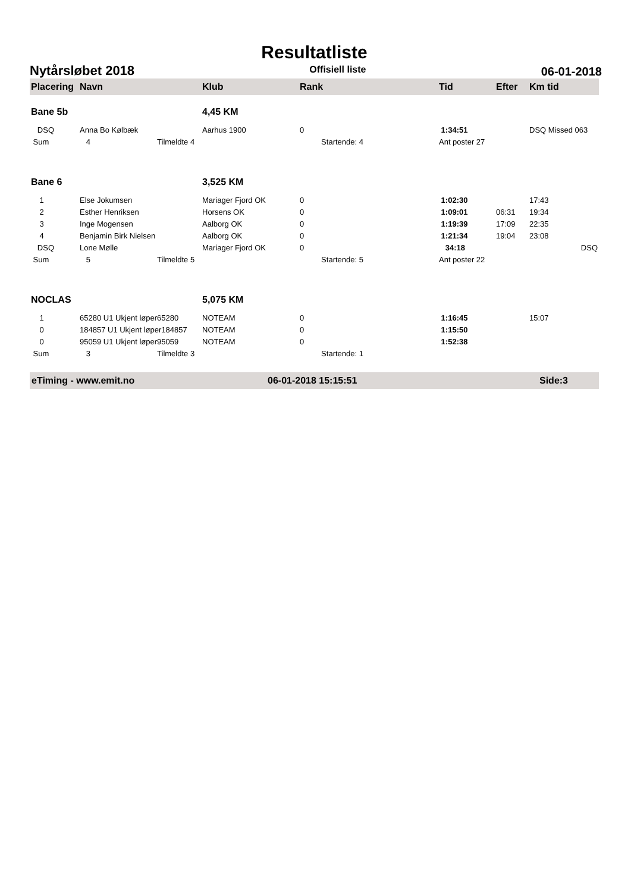Resultatliste
Nytårsløbet 2018 Offisiell liste 06-01-2018
| Placering | Navn | Klub | Rank | Tid | Efter | Km tid |
| --- | --- | --- | --- | --- | --- | --- |
| Bane 5b | | 4,45 KM | | | | |
| DSQ | Anna Bo Kølbæk | Aarhus 1900 | 0 | 1:34:51 | | DSQ Missed 063 |
| Sum | 4 Tilmeldte 4 | | Startende: 4 | Ant poster 27 | | |
| Bane 6 | | 3,525 KM | | | | |
| 1 | Else Jokumsen | Mariager Fjord OK | 0 | 1:02:30 | | 17:43 |
| 2 | Esther Henriksen | Horsens OK | 0 | 1:09:01 | 06:31 | 19:34 |
| 3 | Inge Mogensen | Aalborg OK | 0 | 1:19:39 | 17:09 | 22:35 |
| 4 | Benjamin Birk Nielsen | Aalborg OK | 0 | 1:21:34 | 19:04 | 23:08 |
| DSQ | Lone Mølle | Mariager Fjord OK | 0 | 34:18 | | DSQ |
| Sum | 5 Tilmeldte 5 | | Startende: 5 | Ant poster 22 | | |
| NOCLAS | | 5,075 KM | | | | |
| 1 | 65280 U1 Ukjent løper65280 | NOTEAM | 0 | 1:16:45 | | 15:07 |
| 0 | 184857 U1 Ukjent løper184857 | NOTEAM | 0 | 1:15:50 | | |
| 0 | 95059 U1 Ukjent løper95059 | NOTEAM | 0 | 1:52:38 | | |
| Sum | 3 Tilmeldte 3 | | Startende: 1 | | | |
eTiming - www.emit.no 06-01-2018 15:15:51 Side:3